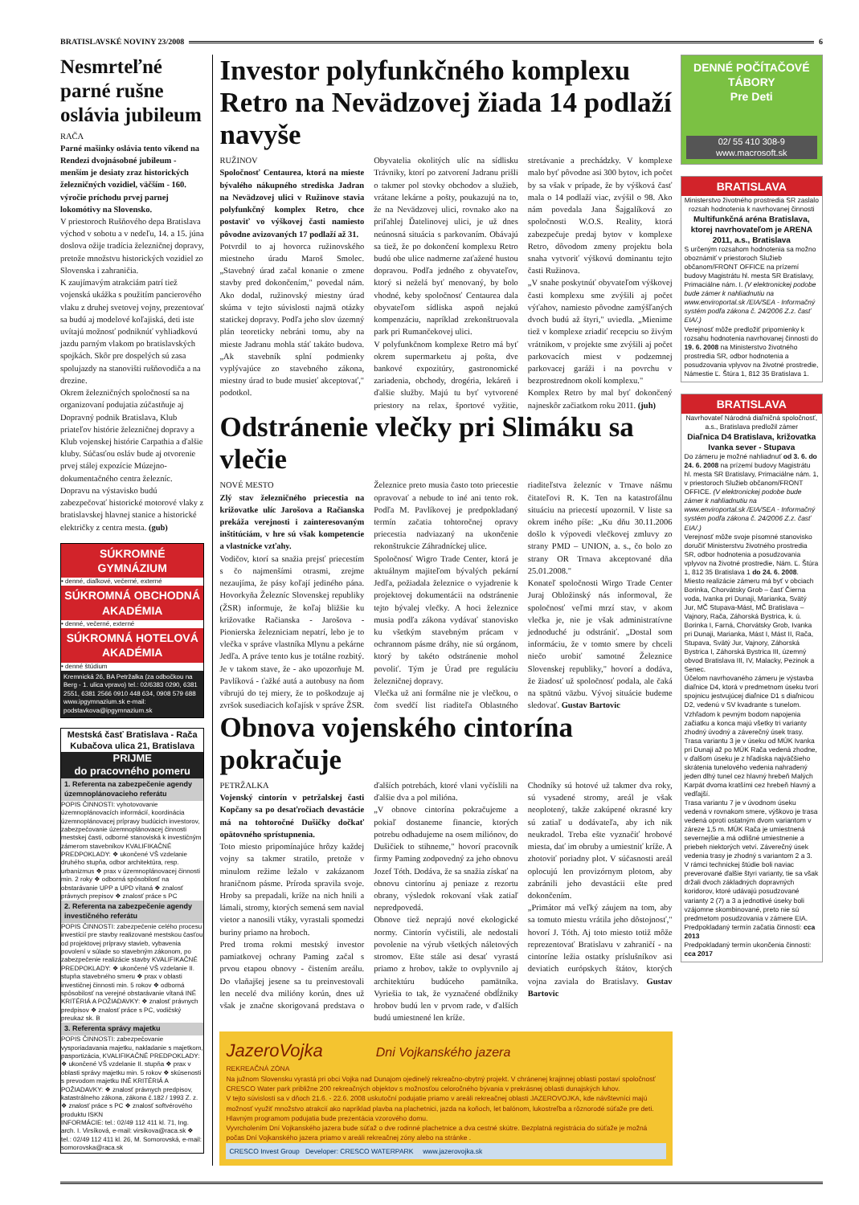BRATISLAVSKÉ NOVINY 23/2008 6
Nesmrteľné parné rušne oslávia jubileum
RAČA
Parné mašinky oslávia tento víkend na Rendezi dvojnásobné jubileum - menším je desiaty zraz historických železničných vozidiel, väčším - 160. výročie príchodu prvej parnej lokomótivy na Slovensko.
V priestoroch Rušňového depa Bratislava východ v sobotu a v nedeľu, 14. a 15. júna doslova ožije tradícia železničnej dopravy, pretože množstvu historických vozidiel zo Slovenska i zahraničia.
K zaujímavým atrakciám patrí tiež vojenská ukážka s použitím pancierového vlaku z druhej svetovej vojny, prezentovať sa budú aj modelové koľajiská, deti iste uvítajú možnosť podniknúť vyhliadkovú jazdu parným vlakom po bratislavských spojkách. Skôr pre dospelých sú zasa spolujazdy na stanovišti rušňovodiča a na drezine.
Okrem železničných spoločností sa na organizovaní podujatia zúčastňuje aj Dopravný podnik Bratislava, Klub priateľov histórie železničnej dopravy a Klub vojenskej histórie Carpathia a ďalšie kluby. Súčasťou osláv bude aj otvorenie prvej stálej expozície Múzejno-dokumentačného centra železníc.
Dopravu na výstavisko budú zabezpečovať historické motorové vlaky z bratislavskej hlavnej stanice a historické električky z centra mesta. (gub)
SÚKROMNÉ GYMNÁZIUM
• denné, diaľkové, večerné, externé
SÚKROMNÁ OBCHODNÁ AKADÉMIA
• denné, večerné, externé
SÚKROMNÁ HOTELOVÁ AKADÉMIA
• denné štúdium
Kremnická 26, BA Petržalka (za odbočkou na Berg - 1. ulica vpravo) tel.: 02/6383 0290, 6381 2551, 6381 2566 0910 448 634, 0908 579 688 www.ipgymnazium.sk e-mail: podstavkova@ipgymnazium.sk
Mestská časť Bratislava - Rača
Kubačova ulica 21, Bratislava
PRIJME
do pracovného pomeru
1. Referenta na zabezpečenie agendy územnoplánovacieho referátu
POPIS ČINNOSTI: vyhotovovanie územnoplánovacích informácií, koordinácia územnoplánovacej prípravy budúcich investorov, zabezpečovanie územnoplánovacej činnosti mestskej časti, odborné stanoviská k investičným zámerom stavebníkov KVALIFIKAČNÉ PREDPOKLADY: ❖ ukončené VŠ vzdelanie druhého stupňa, odbor architektúra, resp. urbanizmus ❖ prax v územnoplánovacej činnosti min. 2 roky ❖ odborná spôsobilosť na obstarávanie UPP a UPD vítaná ❖ znalosť právnych prepisov ❖ znalosť práce s PC
2. Referenta na zabezpečenie agendy investičného referátu
POPIS ČINNOSTI: zabezpečenie celého procesu investícií pre stavby realizované mestskou časťou od projektovej prípravy stavieb, vybavenia povolení v súlade so stavebným zákonom, po zabezpečenie realizácie stavby KVALIFIKAČNÉ PREDPOKLADY: ❖ ukončené VŠ vzdelanie II. stupňa stavebného smeru ❖ prax v oblasti investičnej činnosti min. 5 rokov ❖ odborná spôsobilosť na verejné obstarávanie vítaná INÉ KRITÉRIÁ A POŽIADAVKY: ❖ znalosť právnych predpisov ❖ znalosť práce s PC, vodičský preukaz sk. B
3. Referenta správy majetku
POPIS ČINNOSTI: zabezpečovanie vysporiadavania majetku, nakladanie s majetkom, pasportizácia, KVALIFIKAČNÉ PREDPOKLADY: ❖ ukončené VŠ vzdelanie II. stupňa ❖ prax v oblasti správy majetku min. 5 rokov ❖ skúsenosti s prevodom majetku INÉ KRITÉRIÁ A POŽIADAVKY: ❖ znalosť právnych predpisov, katastrálneho zákona, zákona č.182 / 1993 Z. z. ❖ znalosť práce s PC ❖ znalosť softvérového produktu ISKN
INFORMÁCIE: tel.: 02/49 112 411 kl. 71, Ing. arch. I. Virsíková, e-mail: virsikova@raca.sk ❖ tel.: 02/49 112 411 kl. 26, M. Somorovská, e-mail: somorovska@raca.sk
Investor polyfunkčného komplexu Retro na Nevädzovej žiada 14 podlaží navyše
RUŽINOV
Spoločnosť Centaurea, ktorá na mieste bývalého nákupného strediska Jadran na Nevädzovej ulici v Ružinove stavia polyfunkčný komplex Retro, chce postaviť vo výškovej časti namiesto pôvodne avizovaných 17 podlaží až 31.
Potvrdil to aj hovorca ružinovského miestneho úradu Maroš Smolec. „Stavebný úrad začal konanie o zmene stavby pred dokončením," povedal nám. Ako dodal, ružinovský miestny úrad skúma v tejto súvislosti najmä otázky statickej dopravy. Podľa jeho slov územný plán teoreticky nebráni tomu, aby na mieste Jadranu mohla stáť takáto budova. „Ak stavebník splní podmienky vyplývajúce zo stavebného zákona, miestny úrad to bude musieť akceptovať," podotkol.
Obyvatelia okolitých ulíc na sídlisku Trávniky, ktorí po zatvorení Jadranu prišli o takmer pol stovky obchodov a služieb, vrátane lekárne a pošty, poukazujú na to, že na Nevädzovej ulici, rovnako ako na priľahlej Ďatelinovej ulici, je už dnes neúnosná situácia s parkovaním. Obávajú sa tiež, že po dokončení komplexu Retro budú obe ulice nadmerne zaťažené hustou dopravou. Podľa jedného z obyvateľov, ktorý si neželá byť menovaný, by bolo vhodné, keby spoločnosť Centaurea dala obyvateľom sídliska aspoň nejakú kompenzáciu, napríklad zrekonštruovala park pri Rumančekovej ulici.
V polyfunkčnom komplexe Retro má byť okrem supermarketu aj pošta, dve bankové expozitúry, gastronomické zariadenia, obchody, drogéria, lekáreň i ďalšie služby. Majú tu byť vytvorené priestory na relax, športové vyžitie, stretávanie a prechádzky. V komplexe malo byť pôvodne asi 300 bytov, ich počet by sa však v prípade, že by výšková časť mala o 14 podlaží viac, zvýšil o 98. Ako nám povedala Jana Šajgalíková zo spoločnosti W.O.S. Reality, ktorá zabezpečuje predaj bytov v komplexe Retro, dôvodom zmeny projektu bola snaha vytvoriť výškovú dominantu tejto časti Ružinova.
„V snahe poskytnúť obyvateľom výškovej časti komplexu sme zvýšili aj počet výťahov, namiesto pôvodne zamýšľaných dvoch budú až štyri," uviedla. „Mienime tiež v komplexe zriadiť recepciu so živým vrátnikom, v projekte sme zvýšili aj počet parkovacích miest v podzemnej parkovacej garáži i na povrchu v bezprostrednom okolí komplexu."
Komplex Retro by mal byť dokončený najneskôr začiatkom roku 2011. (juh)
Odstránenie vlečky pri Slimáku sa vlečie
NOVÉ MESTO
Zlý stav železničného priecestia na križovatke ulíc Jarošova a Račianska prekáža verejnosti i zainteresovaným inštitúciám, v hre sú však kompetencie a vlastnícke vzťahy.
Vodičov, ktorí sa snažia prejsť priecestím s čo najmenšími otrasmi, zrejme nezaujíma, že pásy koľají jediného pána. Hovorkyňa Železníc Slovenskej republiky (ŽSR) informuje, že koľaj bližšie ku križovatke Račianska - Jarošova - Pionierska železniciam nepatrí, lebo je to vlečka v správe vlastníka Mlynu a pekárne Jedľa. A práve tento kus je totálne rozbitý. Je v takom stave, že - ako upozorňuje M. Pavlíková - ťažké autá a autobusy na ňom vibrujú do tej miery, že to poškodzuje aj zvršok susediacich koľajísk v správe ŽSR. Železnice preto musia často toto priecestie opravovať a nebude to iné ani tento rok. Podľa M. Pavlíkovej je predpokladaný termín začatia tohtoročnej opravy priecestia nadviazaný na ukončenie rekonštrukcie Záhradníckej ulice.
Spoločnosť Wigro Trade Center, ktorá je aktuálnym majiteľom bývalých pekární Jedľa, požiadala železnice o vyjadrenie k projektovej dokumentácii na odstránenie tejto bývalej vlečky. A hoci železnice musia podľa zákona vydávať stanovisko ku všetkým stavebným prácam v ochrannom pásme dráhy, nie sú orgánom, ktorý by takéto odstránenie mohol povoliť. Tým je Úrad pre reguláciu železničnej dopravy.
Vlečka už ani formálne nie je vlečkou, o čom svedčí list riaditeľa Oblastného riaditeľstva železníc v Trnave nášmu čitateľovi R. K. Ten na katastrofálnu situáciu na priecestí upozornil. V liste sa okrem iného píše: „Ku dňu 30.11.2006 došlo k výpovedi vlečkovej zmluvy zo strany PMD – UNION, a. s., čo bolo zo strany OR Trnava akceptované dňa 25.01.2008."
Konateľ spoločnosti Wirgo Trade Center Juraj Obložinský nás informoval, že spoločnosť veľmi mrzí stav, v akom vlečka je, nie je však administratívne jednoduché ju odstrániť. „Dostal som informáciu, že v tomto smere by chceli niečo urobiť samotné Železnice Slovenskej republiky," hovorí a dodáva, že žiadosť už spoločnosť podala, ale čaká na spätnú väzbu. Vývoj situácie budeme sledovať. Gustav Bartovic
Obnova vojenského cintorína pokračuje
PETRŽALKA
Vojenský cintorín v petržalskej časti Kopčany sa po desaťročiach devastácie má na tohtoročné Dušičky dočkať opätovného sprístupnenia.
Toto miesto pripomínajúce hrôzy každej vojny sa takmer stratilo, pretože v minulom režime ležalo v zakázanom hraničnom pásme. Príroda spravila svoje. Hroby sa prepadali, kríže na nich hnili a lámali, stromy, ktorých semená sem navial vietor a nanosili vtáky, vyrastali spomedzi buriny priamo na hroboch.
Pred troma rokmi mestský investor pamiatkovej ochrany Paming začal s prvou etapou obnovy - čistením areálu. Do vlaňajšej jesene sa tu preinvestovali len necelé dva milióny korún, dnes už však je značne skorigovaná predstava o ďalších potrebách, ktoré vlani vyčíslili na ďalšie dva a pol milióna.
„V obnove cintorína pokračujeme a pokiaľ dostaneme financie, ktorých potrebu odhadujeme na osem miliónov, do Dušičiek to stihneme," hovorí pracovník firmy Paming zodpovedný za jeho obnovu Jozef Tóth. Dodáva, že sa snažia získať na obnovu cintorínu aj peniaze z rezortu obrany, výsledok rokovaní však zatiaľ nepredpovedá.
Obnove tiež neprajú nové ekologické normy. Cintorín vyčistili, ale nedostali povolenie na výrub všetkých náletových stromov. Ešte stále asi desať vyrastá priamo z hrobov, takže to ovplyvnilo aj architektúru budúceho pamätníka. Vyriešia to tak, že vyznačené obdĺžniky hrobov budú len v prvom rade, v ďalších budú umiestnené len kríže.
Chodníky sú hotové už takmer dva roky, sú vysadené stromy, areál je však neoplotený, takže zakúpené okrasné kry sú zatiaľ u dodávateľa, aby ich nik neukradol. Treba ešte vyznačiť hrobové miesta, dať im obruby a umiestniť kríže. A zhotoviť poriadny plot. V súčasnosti areál oplocujú len provizórnym plotom, aby zabránili jeho devastácii ešte pred dokončením.
„Primátor má veľký záujem na tom, aby sa tomuto miestu vrátila jeho dôstojnosť," hovorí J. Tóth. Aj toto miesto totiž môže reprezentovať Bratislavu v zahraničí - na cintoríne ležia ostatky príslušníkov asi deviatich európskych štátov, ktorých vojna zaviala do Bratislavy. Gustav Bartovic
JazeroVojka Dni Vojkanského jazera
REKREAČNÁ ZÓNA
Na južnom Slovensku vyrastá pri obci Vojka nad Dunajom ojedinelý rekreačno-obytný projekt. V chránenej krajinnej oblasti postaví spoločnosť CRESCO Water park približne 200 rekreačných objektov s možnosťou celoročného bývania v prekrásnej oblasti dunajských luhov.
V tejto súvislosti sa v dňoch 21.6. - 22.6. 2008 uskutoční podujatie priamo v areáli rekreačnej oblasti JAZEROVOJKA, kde návštevníci majú možnosť využiť množstvo atrakcií ako napríklad plavba na plachetnici, jazda na koňoch, let balónom, lukostreľba a rôznorodé súťaže pre deti. Hlavným programom podujatia bude prezentácia vzorového domu.
Vyvrcholením Dní Vojkanského jazera bude súťaž o dve rodinné plachetnice a dva cestné skútre. Bezplatná registrácia do súťaže je možná počas Dní Vojkanského jazera priamo v areáli rekreačnej zóny alebo na stránke .
CRESCO Invest Group Developer: CRESCO WATERPARK www.jazerovojka.sk
DENNÉ POČÍTAČOVÉ TÁBORY
Pre Deti
02/ 55 410 308-9
www.macrosoft.sk
BRATISLAVA
Ministerstvo životného prostredia SR zaslalo rozsah hodnotenia k navrhovanej činnosti
Multifunkčná aréna Bratislava, ktorej navrhovateľom je ARENA 2011, a.s., Bratislava
S určeným rozsahom hodnotenia sa možno oboznámiť v priestoroch Služieb občanom/FRONT OFFICE na prízemí budovy Magistrátu hl. mesta SR Bratislavy, Primaciálne nám. I. (V elektronickej podobe bude zámer k nahliadnutiu na www.enviroportal.sk /EIA/SEA - Informačný systém podľa zákona č. 24/2006 Z.z. časť EIA/.)
Verejnosť môže predložiť pripomienky k rozsahu hodnotenia navrhovanej činnosti do 19. 6. 2008 na Ministerstvo životného prostredia SR, odbor hodnotenia a posudzovania vplyvov na životné prostredie, Námestie Ľ. Štúra 1, 812 35 Bratislava 1.
BRATISLAVA
Navrhovateľ Národná diaľničná spoločnosť, a.s., Bratislava predložil zámer
Diaľnica D4 Bratislava, križovatka Ivanka sever - Stupava
Do zámeru je možné nahliadnuť od 3. 6. do 24. 6. 2008 na prízemí budovy Magistrátu hl. mesta SR Bratislavy, Primaciálne nám. 1, v priestoroch Služieb občanom/FRONT OFFICE. (V elektronickej podobe bude zámer k nahliadnutiu na www.enviroportal.sk /EIA/SEA - Informačný systém podľa zákona č. 24/2006 Z.z. časť EIA/.)
Verejnosť môže svoje písomné stanovisko doručiť Ministerstvu životného prostredia SR, odbor hodnotenia a posudzovania vplyvov na životné prostredie, Nám. Ľ. Štúra 1, 812 35 Bratislava 1 do 24. 6. 2008.
Miesto realizácie zámeru má byť v obciach Borinka, Chorvátsky Grob – časť Čierna voda, Ivanka pri Dunaji, Marianka, Svätý Jur, MČ Stupava-Mást, MČ Bratislava – Vajnory, Rača, Záhorská Bystrica, k. ú. Borinka I, Farná, Chorvátsky Grob, Ivanka pri Dunaji, Marianka, Mást I, Mást II, Rača, Stupava, Svätý Jur, Vajnory, Záhorská Bystrica I, Záhorská Bystrica III, územný obvod Bratislava III, IV, Malacky, Pezinok a Senec.
Účelom navrhovaného zámeru je výstavba diaľnice D4, ktorá v predmetnom úseku tvorí spojnicu jestvujúcej diaľnice D1 s diaľnicou D2, vedenú v SV kvadrante s tunelom. Vzhľadom k pevným bodom napojenia začiatku a konca majú všetky tri varianty zhodný úvodný a záverečný úsek trasy.
Trasa variantu 3 je v úseku od MÚK Ivanka pri Dunaji až po MÚK Rača vedená zhodne, v ďalšom úseku je z hľadiska najväčšieho skrátenia tunelového vedenia nahradený jeden dlhý tunel cez hlavný hrebeň Malých Karpát dvoma kratšími cez hrebeň hlavný a vedľajší.
Trasa variantu 7 je v úvodnom úseku vedená v rovnakom smere, výškovo je trasa vedená oproti ostatným dvom variantom v zárezе 1,5 m. MÚK Rača je umiestnená severnejšie a má odlišné umiestnenie a priebeh niektorých vetví. Záverečný úsek vedenia trasy je zhodný s variantom 2 a 3.
V rámci technickej štúdie boli naviac preverované ďalšie štyri varianty, tie sa však držali dvoch základných dopravných koridorov, ktoré udávajú posudzované varianty 2 (7) a 3 a jednotlivé úseky boli vzájomne skombinované, preto nie sú predmetom posudzovania v zámere EIA.
Predpokladaný termín začatia činnosti: cca 2013
Predpokladaný termín ukončenia činnosti: cca 2017